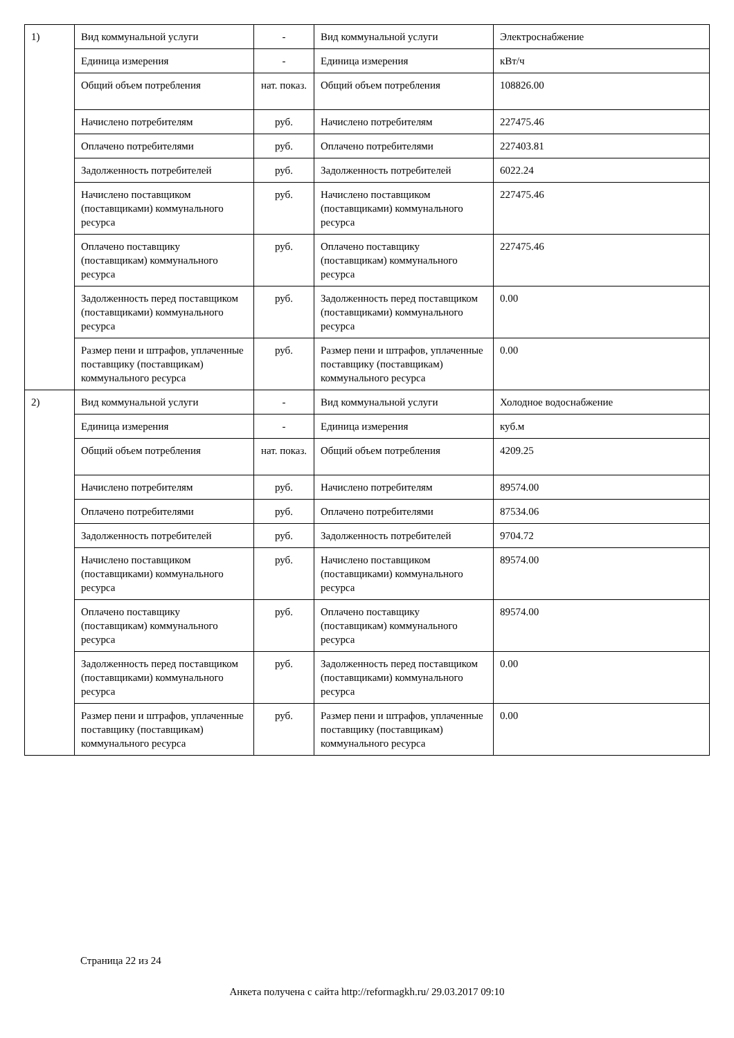| 1) | Вид коммунальной услуги | - | Вид коммунальной услуги | Электроснабжение |
| | Единица измерения | - | Единица измерения | кВт/ч |
| | Общий объем потребления | нат. показ. | Общий объем потребления | 108826.00 |
| | Начислено потребителям | руб. | Начислено потребителям | 227475.46 |
| | Оплачено потребителями | руб. | Оплачено потребителями | 227403.81 |
| | Задолженность потребителей | руб. | Задолженность потребителей | 6022.24 |
| | Начислено поставщиком (поставщиками) коммунального ресурса | руб. | Начислено поставщиком (поставщиками) коммунального ресурса | 227475.46 |
| | Оплачено поставщику (поставщикам) коммунального ресурса | руб. | Оплачено поставщику (поставщикам) коммунального ресурса | 227475.46 |
| | Задолженность перед поставщиком (поставщиками) коммунального ресурса | руб. | Задолженность перед поставщиком (поставщиками) коммунального ресурса | 0.00 |
| | Размер пени и штрафов, уплаченные поставщику (поставщикам) коммунального ресурса | руб. | Размер пени и штрафов, уплаченные поставщику (поставщикам) коммунального ресурса | 0.00 |
| 2) | Вид коммунальной услуги | - | Вид коммунальной услуги | Холодное водоснабжение |
| | Единица измерения | - | Единица измерения | куб.м |
| | Общий объем потребления | нат. показ. | Общий объем потребления | 4209.25 |
| | Начислено потребителям | руб. | Начислено потребителям | 89574.00 |
| | Оплачено потребителями | руб. | Оплачено потребителями | 87534.06 |
| | Задолженность потребителей | руб. | Задолженность потребителей | 9704.72 |
| | Начислено поставщиком (поставщиками) коммунального ресурса | руб. | Начислено поставщиком (поставщиками) коммунального ресурса | 89574.00 |
| | Оплачено поставщику (поставщикам) коммунального ресурса | руб. | Оплачено поставщику (поставщикам) коммунального ресурса | 89574.00 |
| | Задолженность перед поставщиком (поставщиками) коммунального ресурса | руб. | Задолженность перед поставщиком (поставщиками) коммунального ресурса | 0.00 |
| | Размер пени и штрафов, уплаченные поставщику (поставщикам) коммунального ресурса | руб. | Размер пени и штрафов, уплаченные поставщику (поставщикам) коммунального ресурса | 0.00 |
Страница 22 из 24
Анкета получена с сайта http://reformagkh.ru/ 29.03.2017 09:10